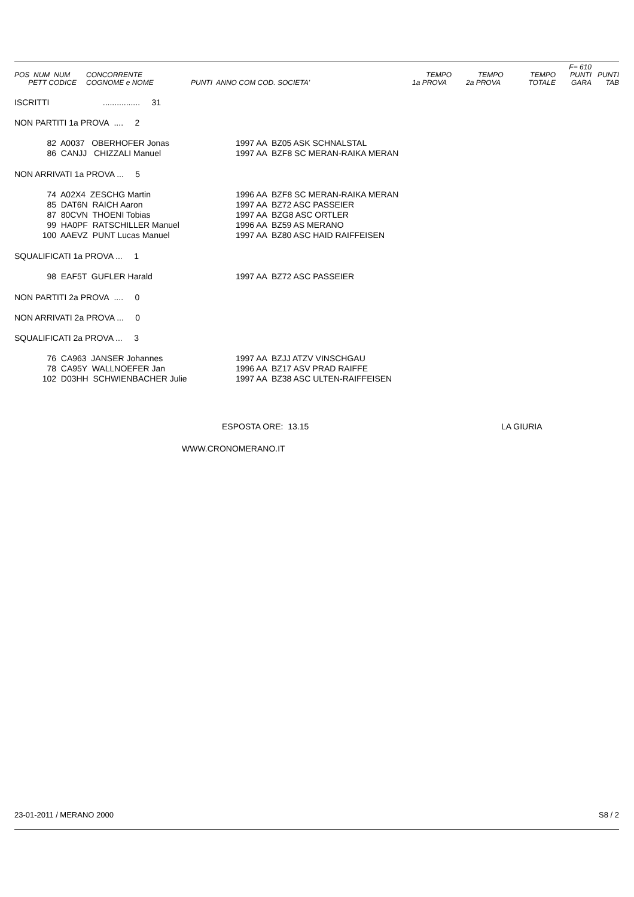| POS NUM NUM PETT CODICE | CONCORRENTE COGNOME e NOME | PUNTI ANNO COM COD. SOCIETA' | TEMPO 1a PROVA | TEMPO 2a PROVA | TEMPO TOTALE | F= 610 PUNTI GARA | PUNTI TAB |
| --- | --- | --- | --- | --- | --- | --- | --- |
ISCRITTI ................ 31
NON PARTITI 1a PROVA .... 2
| 82 | A0037 OBERHOFER Jonas | 1997 AA BZ05 ASK SCHNALSTAL |
| 86 | CANJJ CHIZZALI Manuel | 1997 AA BZF8 SC MERAN-RAIKA MERAN |
NON ARRIVATI 1a PROVA ... 5
| 74 | A02X4 ZESCHG Martin | 1996 AA BZF8 SC MERAN-RAIKA MERAN |
| 85 | DAT6N RAICH Aaron | 1997 AA BZ72 ASC PASSEIER |
| 87 | 80CVN THOENI Tobias | 1997 AA BZG8 ASC ORTLER |
| 99 | HA0PF RATSCHILLER Manuel | 1996 AA BZ59 AS MERANO |
| 100 | AAEVZ PUNT Lucas Manuel | 1997 AA BZ80 ASC HAID RAIFFEISEN |
SQUALIFICATI 1a PROVA ... 1
| 98 | EAF5T GUFLER Harald | 1997 AA BZ72 ASC PASSEIER |
NON PARTITI 2a PROVA .... 0
NON ARRIVATI 2a PROVA ... 0
SQUALIFICATI 2a PROVA ... 3
| 76 | CA963 JANSER Johannes | 1997 AA BZJJ ATZV VINSCHGAU |
| 78 | CA95Y WALLNOEFER Jan | 1996 AA BZ17 ASV PRAD RAIFFE |
| 102 | D03HH SCHWIENBACHER Julie | 1997 AA BZ38 ASC ULTEN-RAIFFEISEN |
ESPOSTA ORE: 13.15 LA GIURIA
WWW.CRONOMERANO.IT
23-01-2011 / MERANO 2000 S8 / 2